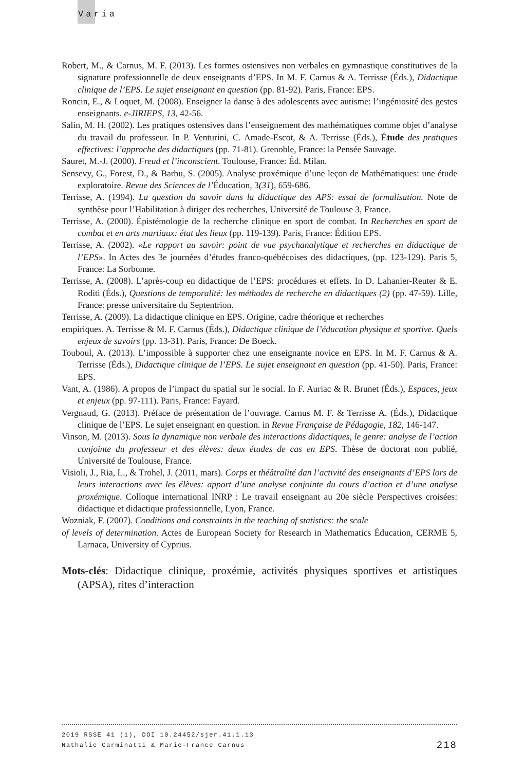Varia
Robert, M., & Carnus, M. F. (2013). Les formes ostensives non verbales en gymnastique constitutives de la signature professionnelle de deux enseignants d’EPS. In M. F. Carnus & A. Terrisse (Éds.), Didactique clinique de l’EPS. Le sujet enseignant en question (pp. 81-92). Paris, France: EPS.
Roncin, E., & Loquet, M. (2008). Enseigner la danse à des adolescents avec autisme: l’ingéniosité des gestes enseignants. e-JIRIEPS, 13, 42-56.
Salin, M. H. (2002). Les pratiques ostensives dans l’enseignement des mathématiques comme objet d’analyse du travail du professeur. In P. Venturini, C. Amade-Escot, & A. Terrisse (Éds.), Étude des pratiques effectives: l’approche des didactiques (pp. 71-81). Grenoble, France: la Pensée Sauvage.
Sauret, M.-J. (2000). Freud et l’inconscient. Toulouse, France: Éd. Milan.
Sensevy, G., Forest, D., & Barbu, S. (2005). Analyse proxémique d’une leçon de Mathématiques: une étude exploratoire. Revue des Sciences de l’Éducation, 3(31), 659-686.
Terrisse, A. (1994). La question du savoir dans la didactique des APS: essai de formalisation. Note de synthèse pour l’Habilitation à diriger des recherches, Université de Toulouse 3, France.
Terrisse, A. (2000). Épistémologie de la recherche clinique en sport de combat. In Recherches en sport de combat et en arts martiaux: état des lieux (pp. 119-139). Paris, France: Édition EPS.
Terrisse, A. (2002). «Le rapport au savoir: point de vue psychanalytique et recherches en didactique de l’EPS». In Actes des 3e journées d’études franco-québécoises des didactiques, (pp. 123-129). Paris 5, France: La Sorbonne.
Terrisse, A. (2008). L’après-coup en didactique de l’EPS: procédures et effets. In D. Lahanier-Reuter & E. Roditi (Éds.), Questions de temporalité: les méthodes de recherche en didactiques (2) (pp. 47-59). Lille, France: presse universitaire du Septentrion.
Terrisse, A. (2009). La didactique clinique en EPS. Origine, cadre théorique et recherches
empiriques. A. Terrisse & M. F. Carnus (Éds.), Didactique clinique de l’éducation physique et sportive. Quels enjeux de savoirs (pp. 13-31). Paris, France: De Boeck.
Touboul, A. (2013). L’impossible à supporter chez une enseignante novice en EPS. In M. F. Carnus & A. Terrisse (Éds.), Didactique clinique de l’EPS. Le sujet enseignant en question (pp. 41-50). Paris, France: EPS.
Vant, A. (1986). A propos de l’impact du spatial sur le social. In F. Auriac & R. Brunet (Éds.), Espaces, jeux et enjeux (pp. 97-111). Paris, France: Fayard.
Vergnaud, G. (2013). Préface de présentation de l’ouvrage. Carnus M. F. & Terrisse A. (Éds.), Didactique clinique de l’EPS. Le sujet enseignant en question. in Revue Française de Pédagogie, 182, 146-147.
Vinson, M. (2013). Sous la dynamique non verbale des interactions didactiques, le genre: analyse de l’action conjointe du professeur et des élèves: deux études de cas en EPS. Thèse de doctorat non publié, Université de Toulouse, France.
Visioli, J., Ria, L., & Trohel, J. (2011, mars). Corps et théâtralité dan l’activité des enseignants d’EPS lors de leurs interactions avec les élèves: apport d’une analyse conjointe du cours d’action et d’une analyse proxémique. Colloque international INRP : Le travail enseignant au 20e siècle Perspectives croisées: didactique et didactique professionnelle, Lyon, France.
Wozniak, F. (2007). Conditions and constraints in the teaching of statistics: the scale
of levels of determination. Actes de European Society for Research in Mathematics Éducation, CERME 5, Larnaca, University of Cyprius.
Mots-clés: Didactique clinique, proxémie, activités physiques sportives et artistiques (APSA), rites d’interaction
2019 RSSE 41 (1), DOI 10.24452/sjer.41.1.13
Nathalie Carminatti & Marie-France Carnus 218